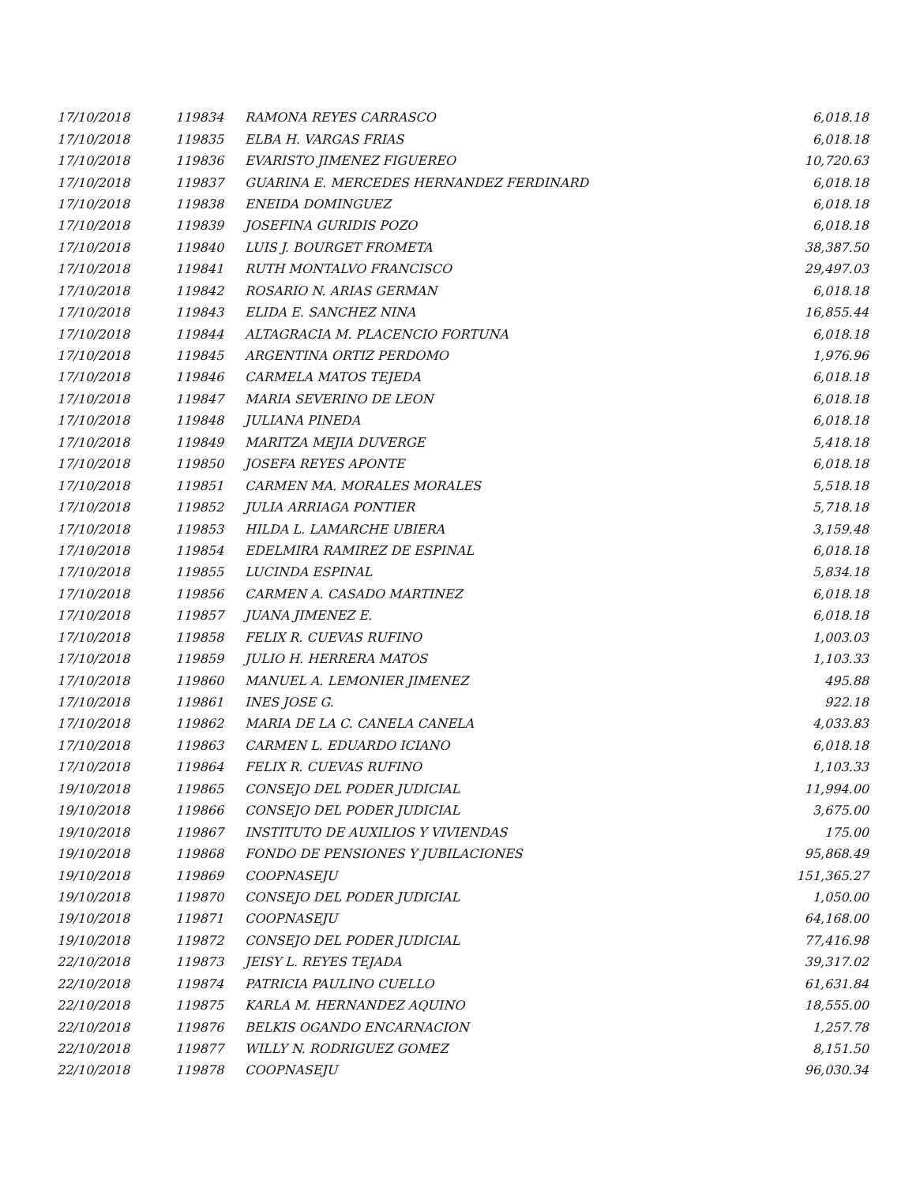| 17/10/2018 | 119834 | RAMONA REYES CARRASCO | 6,018.18 |
| 17/10/2018 | 119835 | ELBA H. VARGAS FRIAS | 6,018.18 |
| 17/10/2018 | 119836 | EVARISTO JIMENEZ FIGUEREO | 10,720.63 |
| 17/10/2018 | 119837 | GUARINA E. MERCEDES HERNANDEZ FERDINARD | 6,018.18 |
| 17/10/2018 | 119838 | ENEIDA DOMINGUEZ | 6,018.18 |
| 17/10/2018 | 119839 | JOSEFINA GURIDIS POZO | 6,018.18 |
| 17/10/2018 | 119840 | LUIS J. BOURGET FROMETA | 38,387.50 |
| 17/10/2018 | 119841 | RUTH MONTALVO FRANCISCO | 29,497.03 |
| 17/10/2018 | 119842 | ROSARIO N. ARIAS GERMAN | 6,018.18 |
| 17/10/2018 | 119843 | ELIDA E. SANCHEZ NINA | 16,855.44 |
| 17/10/2018 | 119844 | ALTAGRACIA M. PLACENCIO FORTUNA | 6,018.18 |
| 17/10/2018 | 119845 | ARGENTINA ORTIZ PERDOMO | 1,976.96 |
| 17/10/2018 | 119846 | CARMELA MATOS TEJEDA | 6,018.18 |
| 17/10/2018 | 119847 | MARIA SEVERINO DE LEON | 6,018.18 |
| 17/10/2018 | 119848 | JULIANA PINEDA | 6,018.18 |
| 17/10/2018 | 119849 | MARITZA MEJIA DUVERGE | 5,418.18 |
| 17/10/2018 | 119850 | JOSEFA REYES APONTE | 6,018.18 |
| 17/10/2018 | 119851 | CARMEN MA. MORALES MORALES | 5,518.18 |
| 17/10/2018 | 119852 | JULIA ARRIAGA PONTIER | 5,718.18 |
| 17/10/2018 | 119853 | HILDA L. LAMARCHE UBIERA | 3,159.48 |
| 17/10/2018 | 119854 | EDELMIRA RAMIREZ DE ESPINAL | 6,018.18 |
| 17/10/2018 | 119855 | LUCINDA ESPINAL | 5,834.18 |
| 17/10/2018 | 119856 | CARMEN A. CASADO MARTINEZ | 6,018.18 |
| 17/10/2018 | 119857 | JUANA JIMENEZ E. | 6,018.18 |
| 17/10/2018 | 119858 | FELIX R. CUEVAS RUFINO | 1,003.03 |
| 17/10/2018 | 119859 | JULIO H. HERRERA MATOS | 1,103.33 |
| 17/10/2018 | 119860 | MANUEL A. LEMONIER JIMENEZ | 495.88 |
| 17/10/2018 | 119861 | INES JOSE G. | 922.18 |
| 17/10/2018 | 119862 | MARIA DE LA C. CANELA CANELA | 4,033.83 |
| 17/10/2018 | 119863 | CARMEN L. EDUARDO ICIANO | 6,018.18 |
| 17/10/2018 | 119864 | FELIX R. CUEVAS RUFINO | 1,103.33 |
| 19/10/2018 | 119865 | CONSEJO DEL PODER JUDICIAL | 11,994.00 |
| 19/10/2018 | 119866 | CONSEJO DEL PODER JUDICIAL | 3,675.00 |
| 19/10/2018 | 119867 | INSTITUTO DE AUXILIOS Y VIVIENDAS | 175.00 |
| 19/10/2018 | 119868 | FONDO DE PENSIONES Y JUBILACIONES | 95,868.49 |
| 19/10/2018 | 119869 | COOPNASEJU | 151,365.27 |
| 19/10/2018 | 119870 | CONSEJO DEL PODER JUDICIAL | 1,050.00 |
| 19/10/2018 | 119871 | COOPNASEJU | 64,168.00 |
| 19/10/2018 | 119872 | CONSEJO DEL PODER JUDICIAL | 77,416.98 |
| 22/10/2018 | 119873 | JEISY L. REYES TEJADA | 39,317.02 |
| 22/10/2018 | 119874 | PATRICIA PAULINO CUELLO | 61,631.84 |
| 22/10/2018 | 119875 | KARLA M. HERNANDEZ AQUINO | 18,555.00 |
| 22/10/2018 | 119876 | BELKIS OGANDO ENCARNACION | 1,257.78 |
| 22/10/2018 | 119877 | WILLY N. RODRIGUEZ GOMEZ | 8,151.50 |
| 22/10/2018 | 119878 | COOPNASEJU | 96,030.34 |